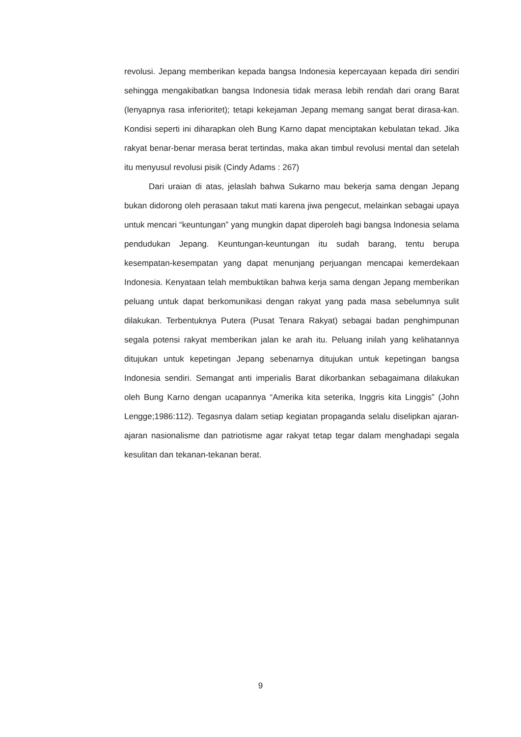revolusi. Jepang memberikan kepada bangsa Indonesia kepercayaan kepada diri sendiri sehingga mengakibatkan bangsa Indonesia tidak merasa lebih rendah dari orang Barat (lenyapnya rasa inferioritet); tetapi kekejaman Jepang memang sangat berat dirasa-kan. Kondisi seperti ini diharapkan oleh Bung Karno dapat menciptakan kebulatan tekad. Jika rakyat benar-benar merasa berat tertindas, maka akan timbul revolusi mental dan setelah itu menyusul revolusi pisik (Cindy Adams : 267)
Dari uraian di atas, jelaslah bahwa Sukarno mau bekerja sama dengan Jepang bukan didorong oleh perasaan takut mati karena jiwa pengecut, melainkan sebagai upaya untuk mencari “keuntungan” yang mungkin dapat diperoleh bagi bangsa Indonesia selama pendudukan Jepang. Keuntungan-keuntungan itu sudah barang, tentu berupa kesempatan-kesempatan yang dapat menunjang perjuangan mencapai kemerdekaan Indonesia. Kenyataan telah membuktikan bahwa kerja sama dengan Jepang memberikan peluang untuk dapat berkomunikasi dengan rakyat yang pada masa sebelumnya sulit dilakukan. Terbentuknya Putera (Pusat Tenara Rakyat) sebagai badan penghimpunan segala potensi rakyat memberikan jalan ke arah itu. Peluang inilah yang kelihatannya ditujukan untuk kepetingan Jepang sebenarnya ditujukan untuk kepetingan bangsa Indonesia sendiri. Semangat anti imperialis Barat dikorbankan sebagaimana dilakukan oleh Bung Karno dengan ucapannya “Amerika kita seterika, Inggris kita Linggis” (John Lengge;1986:112). Tegasnya dalam setiap kegiatan propaganda selalu diselipkan ajaran-ajaran nasionalisme dan patriotisme agar rakyat tetap tegar dalam menghadapi segala kesulitan dan tekanan-tekanan berat.
9